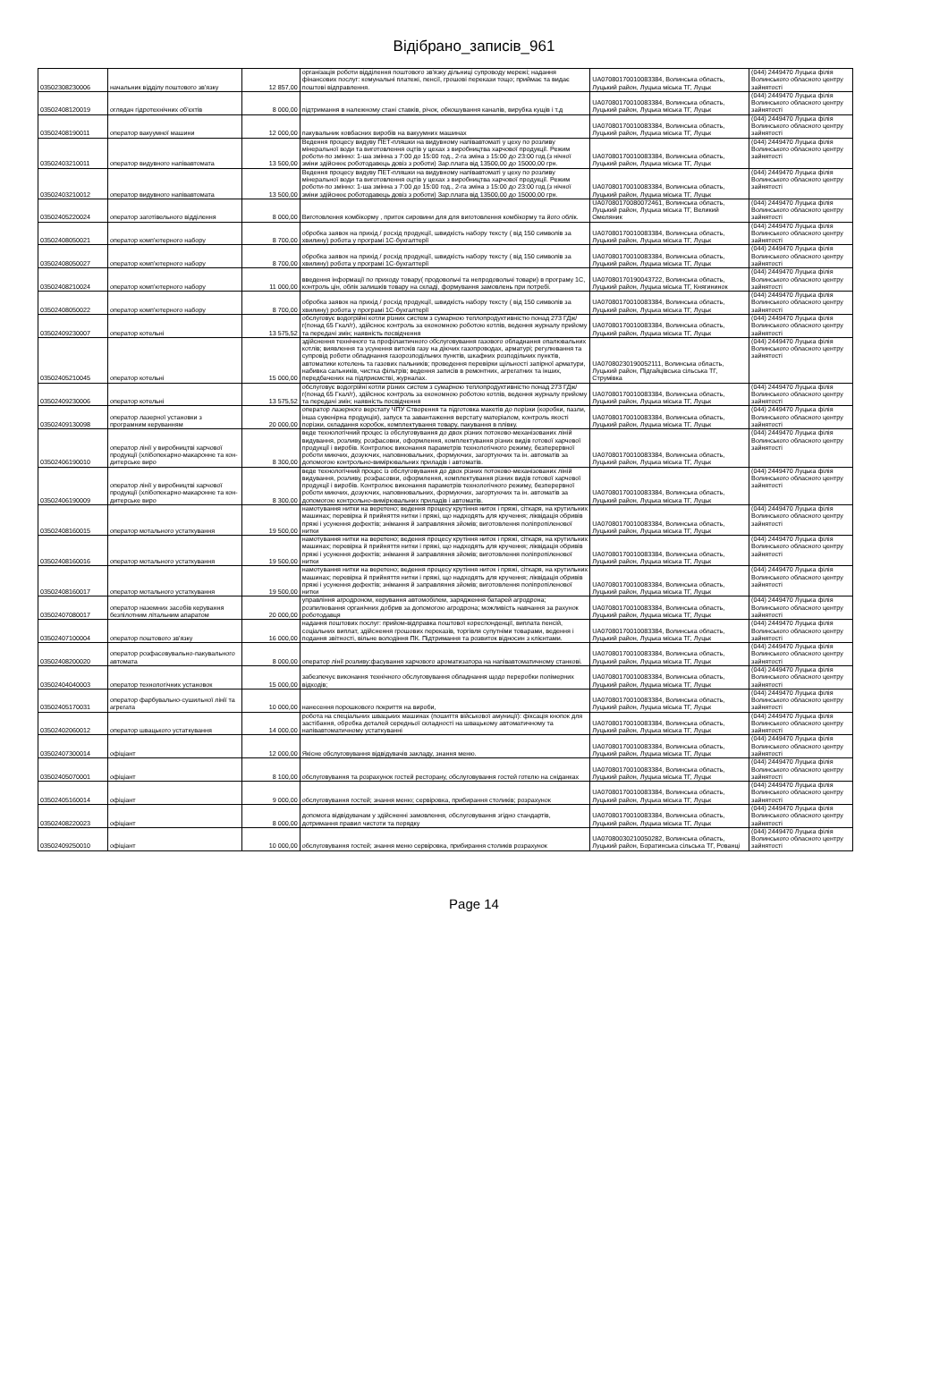Відібрано_записів_961
| 03502308230006 | начальник відділу поштового зв'язку | 12 857,00 | організація роботи відділення поштового зв'язку дільниці супроводу мережі; надання фінансових послуг: комунальні платежі, пенсії, грошові перекази тощо; приймає та видає поштові відправлення. | UA07080170010083384, Волинська область, Луцький район, Луцька міська ТГ, Луцьк | (044) 2449470 Луцька філія Волинського обласного центру зайнятості |
| 03502408120019 | оглядач гідротехнічних об'єктів | 8 000,00 | підтримання в належному стані ставків, річок, обкошування каналів, вирубка кущів і т.д | UA07080170010083384, Волинська область, Луцький район, Луцька міська ТГ, Луцьк | (044) 2449470 Луцька філія Волинського обласного центру зайнятості |
| 03502408190011 | оператор вакуумної машини | 12 000,00 | пакувальник ковбасних виробів на вакуумних машинах | UA07080170010083384, Волинська область, Луцький район, Луцька міська ТГ, Луцьк | (044) 2449470 Луцька філія Волинського обласного центру зайнятості |
| 03502403210011 | оператор видувного напівавтомата | 13 500,00 | Ведення процесу видуву ПЕТ-пляшки на видувному напівавтоматі у цеху по розливу мінеральної води та виготовлення оцтів у цехах з виробництва харчової продукції. Режим роботи-по змінно: 1-ша змінна з 7:00 до 15:00 год., 2-га зміна з 15:00 до 23:00 год.(з нічної зміни здійснює роботодавець довіз з роботи) Зар.плата від 13500,00 до 15000,00 грн. | UA07080170010083384, Волинська область, Луцький район, Луцька міська ТГ, Луцьк | (044) 2449470 Луцька філія Волинського обласного центру зайнятості |
| 03502403210012 | оператор видувного напівавтомата | 13 500,00 | Ведення процесу видуву ПЕТ-пляшки на видувному напівавтоматі у цеху по розливу мінеральної води та виготовлення оцтів у цехах з виробництва харчової продукції. Режим роботи-по змінно: 1-ша змінна з 7:00 до 15:00 год., 2-га зміна з 15:00 до 23:00 год.(з нічної зміни здійснює роботодавець довіз з роботи) Зар.плата від 13500,00 до 15000,00 грн. | UA07080170010083384, Волинська область, Луцький район, Луцька міська ТГ, Луцьк | (044) 2449470 Луцька філія Волинського обласного центру зайнятості |
| 03502405220024 | оператор заготівельного відділення | 8 000,00 | Виготовлення комбікорму , приток сировини для для виготовлення комбікорму та його облік. | UA07080170080072461, Волинська область, Луцький район, Луцька міська ТГ, Великий Омеляник | (044) 2449470 Луцька філія Волинського обласного центру зайнятості |
| 03502408050021 | оператор комп'ютерного набору | 8 700,00 | обробка заявок на прихід / росхід продукції, швидкість набору тексту ( від 150 символів за хвилину) робота у програмі 1С-бухгалтерії | UA07080170010083384, Волинська область, Луцький район, Луцька міська ТГ, Луцьк | (044) 2449470 Луцька філія Волинського обласного центру зайнятості |
| 03502408050027 | оператор комп'ютерного набору | 8 700,00 | обробка заявок на прихід / росхід продукції, швидкість набору тексту ( від 150 символів за хвилину) робота у програмі 1С-бухгалтерії | UA07080170010083384, Волинська область, Луцький район, Луцька міська ТГ, Луцьк | (044) 2449470 Луцька філія Волинського обласного центру зайнятості |
| 03502408210024 | оператор комп'ютерного набору | 11 000,00 | введення інформації по приходу товару( продовольчі та непродовольчі товари) в програму 1С, контроль цін, облік залишків товару на складі, формування замовлень при потребі. | UA07080170190043722, Волинська область, Луцький район, Луцька міська ТГ, Княгининок | (044) 2449470 Луцька філія Волинського обласного центру зайнятості |
| 03502408050022 | оператор комп'ютерного набору | 8 700,00 | обробка заявок на прихід / росхід продукції, швидкість набору тексту ( від 150 символів за хвилину) робота у програмі 1С-бухгалтерії | UA07080170010083384, Волинська область, Луцький район, Луцька міська ТГ, Луцьк | (044) 2449470 Луцька філія Волинського обласного центру зайнятості |
| 03502409230007 | оператор котельні | 13 575,52 | обслуговує водогрійні котли різних систем з сумарною теплопродуктивністю понад 273 ГДж/г(понад 65 Гкал/г), здійснює контроль за економною роботою котлів, ведення журналу прийому та передачі змін; наявність посвідчення | UA07080170010083384, Волинська область, Луцький район, Луцька міська ТГ, Луцьк | (044) 2449470 Луцька філія Волинського обласного центру зайнятості |
| 03502405210045 | оператор котельні | 15 000,00 | здійснення технічного та профілактичного обслуговування газового обладнання опалювальних котлів; виявлення та усунення витоків газу на діючих газопроводах, арматурі; регулювання та супровід роботи обладнання газорозподільних пунктів, шкафних розподільчих пунктів, автоматики котелень та газових пальників; проведення перевірки щільності запірної арматури, набивка сальників, чистка фільтрів; ведення записів в ремонтних, агрегатних та інших, передбачених на підприємстві, журналах. | UA07080230190052111, Волинська область, Луцький район, Підгайцівська сільська ТГ, Струмівка | (044) 2449470 Луцька філія Волинського обласного центру зайнятості |
| 03502409230006 | оператор котельні | 13 575,52 | обслуговує водогрійні котли різних систем з сумарною теплопродуктивністю понад 273 ГДж/г(понад 65 Гкал/г), здійснює контроль за економною роботою котлів, ведення журналу прийому та передачі змін; наявність посвідчення | UA07080170010083384, Волинська область, Луцький район, Луцька міська ТГ, Луцьк | (044) 2449470 Луцька філія Волинського обласного центру зайнятості |
| 03502409130098 | оператор лазерної установки з програмним керуванням | 20 000,00 | оператор лазерного верстату ЧПУ Створення та підготовка макетів до порізки (коробки, пазли, інша сувенірна продукція), запуск та завантаження верстату матеріалом, контроль якості порізки, складання коробок, комплектування товару, пакування в плівку. | UA07080170010083384, Волинська область, Луцький район, Луцька міська ТГ, Луцьк | (044) 2449470 Луцька філія Волинського обласного центру зайнятості |
| 03502406190010 | оператор лінії у виробництві харчової продукції (хлібопекарно-макаронне та кон- дитерське виро | 8 300,00 | веде технологічний процес із обслуговування до двох різних потоково-механізованих ліній видування, розливу, розфасовки, оформлення, комплектування різних видів готової харчової продукції і виробів. Контролює виконання параметрів технологічного режиму, безперервної роботи миючих, дозуючих, наповнювальних, формуючих, загортуючих та ін. автоматів за допомогою контрольно-вимірювальних приладів і автоматів. | UA07080170010083384, Волинська область, Луцький район, Луцька міська ТГ, Луцьк | (044) 2449470 Луцька філія Волинського обласного центру зайнятості |
| 03502406190009 | оператор лінії у виробництві харчової продукції (хлібопекарно-макаронне та кон- дитерське виро | 8 300,00 | веде технологічний процес із обслуговування до двох різних потоково-механізованих ліній видування, розливу, розфасовки, оформлення, комплектування різних видів готової харчової продукції і виробів. Контролює виконання параметрів технологічного режиму, безперервної роботи миючих, дозуючих, наповнювальних, формуючих, загортуючих та ін. автоматів за допомогою контрольно-вимірювальних приладів і автоматів. | UA07080170010083384, Волинська область, Луцький район, Луцька міська ТГ, Луцьк | (044) 2449470 Луцька філія Волинського обласного центру зайнятості |
| 03502408160015 | оператор мотального устаткування | 19 500,00 | намотування нитки на веретено; ведення процесу крутіння ниток і пряжі, сіткаря, на крутильних машинах; перевірка й прийняття нитки і пряжі, що надходять для кручення; ліквідація обривів пряжі і усунення дефектів; знімання й заправляння зйомів; виготовлення поліпропіленової нитки | UA07080170010083384, Волинська область, Луцький район, Луцька міська ТГ, Луцьк | (044) 2449470 Луцька філія Волинського обласного центру зайнятості |
| 03502408160016 | оператор мотального устаткування | 19 500,00 | намотування нитки на веретено; ведення процесу крутіння ниток і пряжі, сіткаря, на крутильних машинах; перевірка й прийняття нитки і пряжі, що надходять для кручення; ліквідація обривів пряжі і усунення дефектів; знімання й заправляння зйомів; виготовлення поліпропіленової нитки | UA07080170010083384, Волинська область, Луцький район, Луцька міська ТГ, Луцьк | (044) 2449470 Луцька філія Волинського обласного центру зайнятості |
| 03502408160017 | оператор мотального устаткування | 19 500,00 | намотування нитки на веретено; ведення процесу крутіння ниток і пряжі, сіткаря, на крутильних машинах; перевірка й прийняття нитки і пряжі, що надходять для кручення; ліквідація обривів пряжі і усунення дефектів; знімання й заправляння зйомів; виготовлення поліпропіленової нитки | UA07080170010083384, Волинська область, Луцький район, Луцька міська ТГ, Луцьк | (044) 2449470 Луцька філія Волинського обласного центру зайнятості |
| 03502407080017 | оператор наземних засобів керування безпілотним літальним апаратом | 20 000,00 | управління агродроном, керування автомобілем, зарядження батарей агродрона; розпилювання органічних добрив за допомогою агродрона; можливість навчання за рахунок роботодавця | UA07080170010083384, Волинська область, Луцький район, Луцька міська ТГ, Луцьк | (044) 2449470 Луцька філія Волинського обласного центру зайнятості |
| 03502407100004 | оператор поштового зв'язку | 16 000,00 | надання поштових послуг: прийом-відправка поштової кореспонденції, виплата пенсій, соціальних виплат, здійснення грошових переказів, торгівля супутніми товарами, ведення і подання звітності, вільне володіння ПК. Підтримання та розвиток відносин з клієнтами. | UA07080170010083384, Волинська область, Луцький район, Луцька міська ТГ, Луцьк | (044) 2449470 Луцька філія Волинського обласного центру зайнятості |
| 03502408200020 | оператор розфасовувально-пакувального автомата | 8 000,00 | оператор лінії розливу:фасування харчового ароматизатора на напівавтоматичному станкові. | UA07080170010083384, Волинська область, Луцький район, Луцька міська ТГ, Луцьк | (044) 2449470 Луцька філія Волинського обласного центру зайнятості |
| 03502404040003 | оператор технологічних установок | 15 000,00 | забезпечує виконання технічного обслуговування обладнання щодо переробки полімерних відходів; | UA07080170010083384, Волинська область, Луцький район, Луцька міська ТГ, Луцьк | (044) 2449470 Луцька філія Волинського обласного центру зайнятості |
| 03502405170031 | оператор фарбувально-сушильної лінії та агрегата | 10 000,00 | нанесення порошкового покриття на вироби, | UA07080170010083384, Волинська область, Луцький район, Луцька міська ТГ, Луцьк | (044) 2449470 Луцька філія Волинського обласного центру зайнятості |
| 03502402060012 | оператор швацького устаткування | 14 000,00 | робота на спеціальних швацьких машинах (пошиття військової амуниції): фіксація кнопок для застібання, обробка деталей середньої складності на швацькому автоматичному та напівавтоматичному устаткуванні | UA07080170010083384, Волинська область, Луцький район, Луцька міська ТГ, Луцьк | (044) 2449470 Луцька філія Волинського обласного центру зайнятості |
| 03502407300014 | офіціант | 12 000,00 | Якісне обслуговування відвідувачів закладу, знання меню. | UA07080170010083384, Волинська область, Луцький район, Луцька міська ТГ, Луцьк | (044) 2449470 Луцька філія Волинського обласного центру зайнятості |
| 03502405070001 | офіціант | 8 100,00 | обслуговування та розрахунок гостей ресторану, обслуговування гостей готелю на сніданках | UA07080170010083384, Волинська область, Луцький район, Луцька міська ТГ, Луцьк | (044) 2449470 Луцька філія Волинського обласного центру зайнятості |
| 03502405160014 | офіціант | 9 000,00 | обслуговування гостей; знання меню; сервіровка, прибирання столиків; розрахунок | UA07080170010083384, Волинська область, Луцький район, Луцька міська ТГ, Луцьк | (044) 2449470 Луцька філія Волинського обласного центру зайнятості |
| 03502408220023 | офіціант | 8 000,00 | допомога відвідувачам у здійсненні замовлення, обслуговування згідно стандартів, дотримання правил чистоти та порядку | UA07080170010083384, Волинська область, Луцький район, Луцька міська ТГ, Луцьк | (044) 2449470 Луцька філія Волинського обласного центру зайнятості |
| 03502409250010 | офіціант | 10 000,00 | обслуговування гостей; знання меню сервіровка, прибирання столиків розрахунок | UA07080030210050282, Волинська область, Луцький район, Боратинська сільська ТГ, Рованці | (044) 2449470 Луцька філія Волинського обласного центру зайнятості |
Page 14